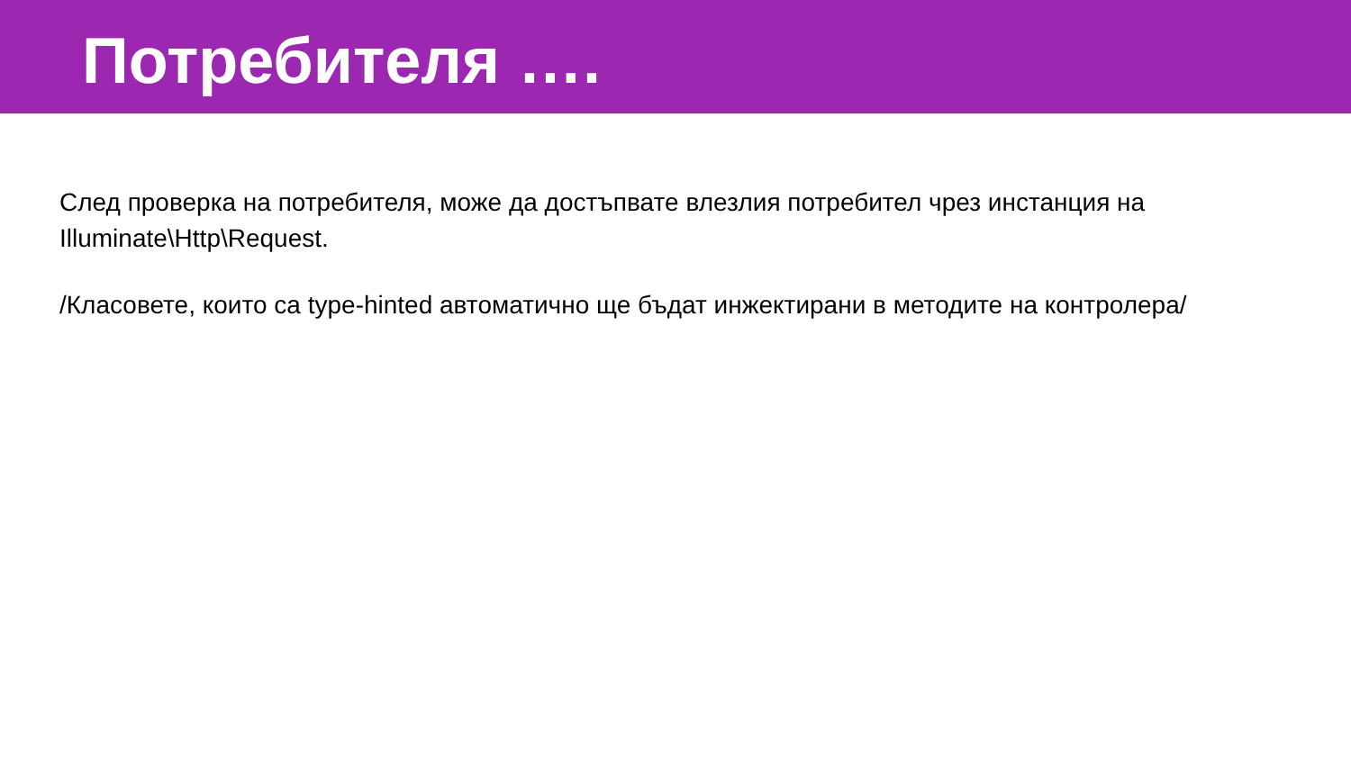Потребителя ….
След проверка на потребителя, може да достъпвате влезлия потребител чрез инстанция на Illuminate\Http\Request.
/Класовете, които са type-hinted автоматично ще бъдат инжектирани в методите на контролера/